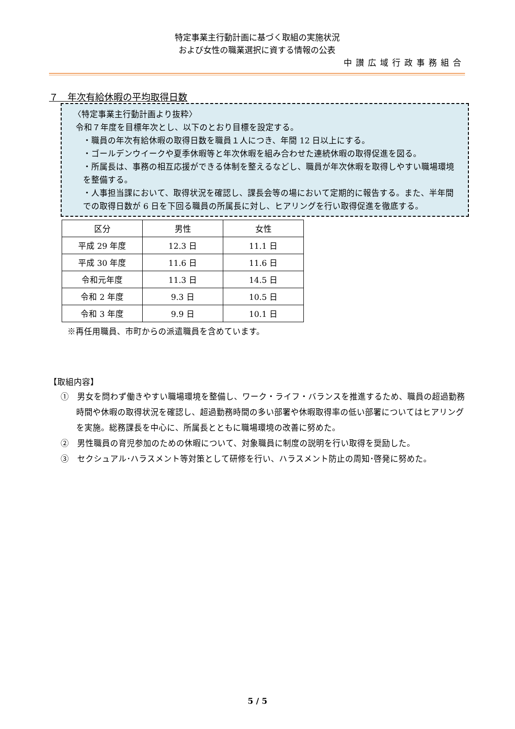特定事業主行動計画に基づく取組の実施状況
および女性の職業選択に資する情報の公表
中讃広域行政事務組合
７　年次有給休暇の平均取得日数
〈特定事業主行動計画より抜粋〉
令和７年度を目標年次とし、以下のとおり目標を設定する。
・職員の年次有給休暇の取得日数を職員１人につき、年間 12 日以上にする。
・ゴールデンウイークや夏季休暇等と年次休暇を組み合わせた連続休暇の取得促進を図る。
・所属長は、事務の相互応援ができる体制を整えるなどし、職員が年次休暇を取得しやすい職場環境を整備する。
・人事担当課において、取得状況を確認し、課長会等の場において定期的に報告する。また、半年間での取得日数が 6 日を下回る職員の所属長に対し、ヒアリングを行い取得促進を徹底する。
| 区分 | 男性 | 女性 |
| --- | --- | --- |
| 平成 29 年度 | 12.3 日 | 11.1 日 |
| 平成 30 年度 | 11.6 日 | 11.6 日 |
| 令和元年度 | 11.3 日 | 14.5 日 |
| 令和 2 年度 | 9.3 日 | 10.5 日 |
| 令和 3 年度 | 9.9 日 | 10.1 日 |
※再任用職員、市町からの派遣職員を含めています。
【取組内容】
①　男女を問わず働きやすい職場環境を整備し、ワーク・ライフ・バランスを推進するため、職員の超過勤務時間や休暇の取得状況を確認し、超過勤務時間の多い部署や休暇取得率の低い部署についてはヒアリングを実施。総務課長を中心に、所属長とともに職場環境の改善に努めた。
②　男性職員の育児参加のための休暇について、対象職員に制度の説明を行い取得を奨励した。
③　セクシュアル･ハラスメント等対策として研修を行い、ハラスメント防止の周知･啓発に努めた。
5 / 5